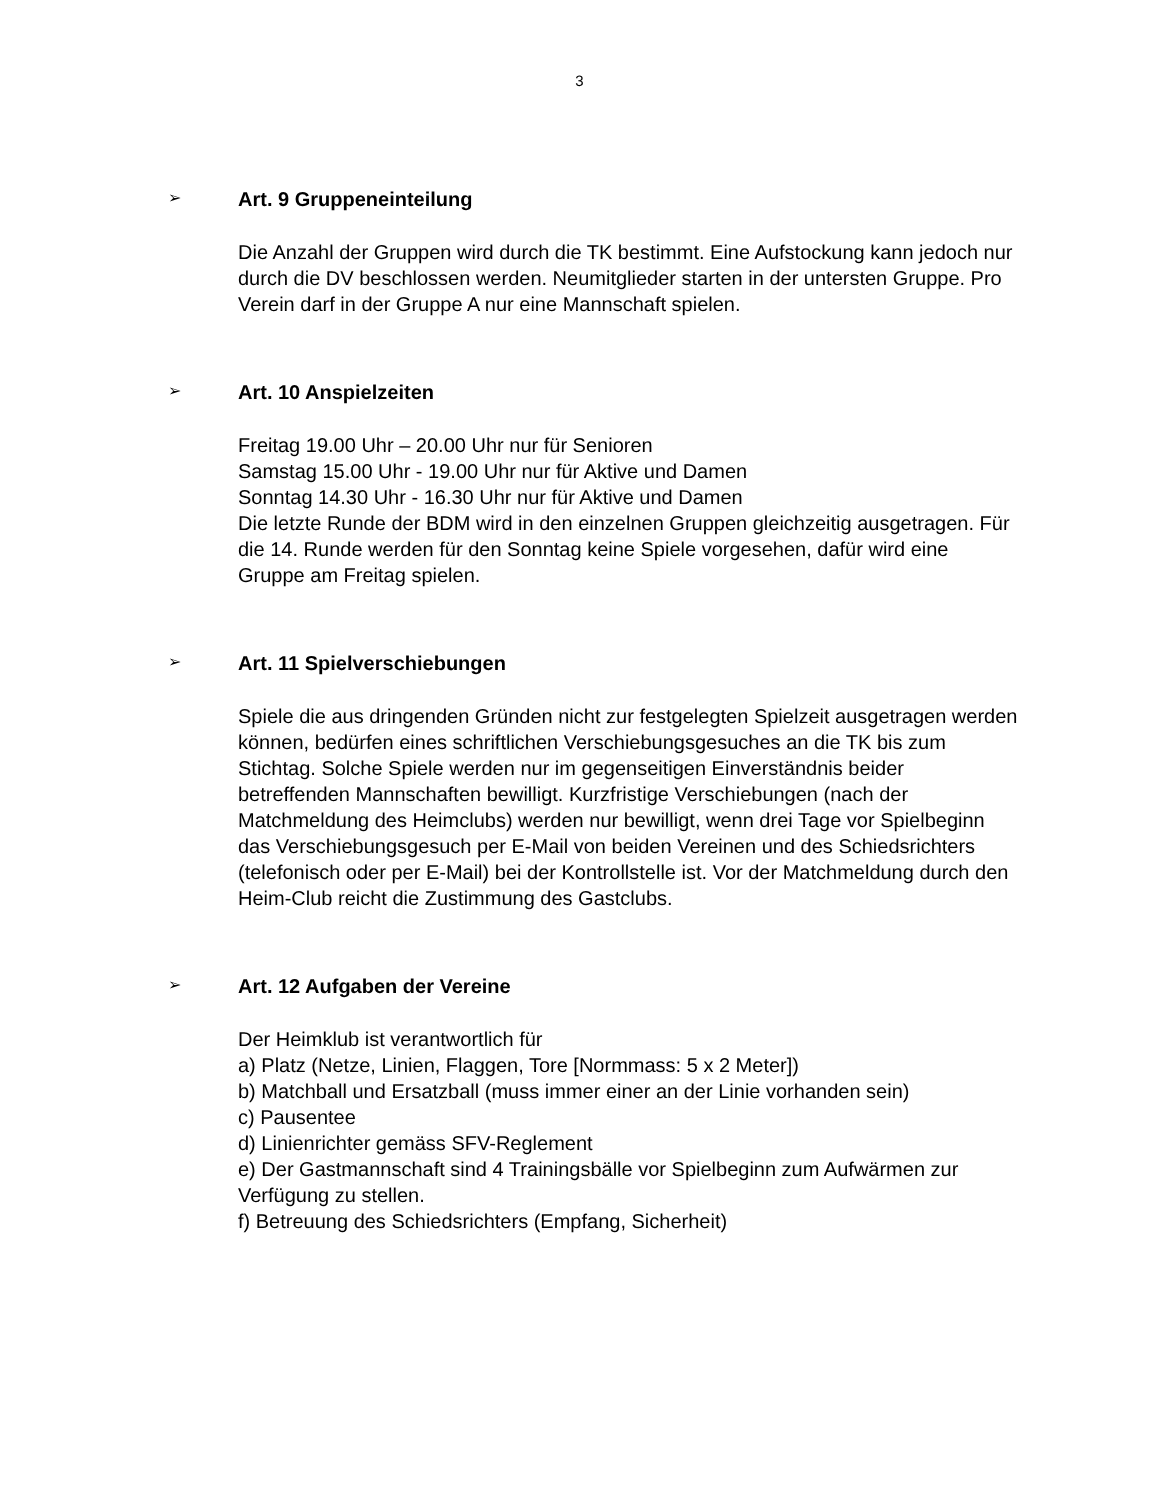3
➢ Art. 9 Gruppeneinteilung
Die Anzahl der Gruppen wird durch die TK bestimmt. Eine Aufstockung kann jedoch nur durch die DV beschlossen werden. Neumitglieder starten in der untersten Gruppe. Pro Verein darf in der Gruppe A nur eine Mannschaft spielen.
➢ Art. 10 Anspielzeiten
Freitag 19.00 Uhr – 20.00 Uhr nur für Senioren
Samstag 15.00 Uhr - 19.00 Uhr nur für Aktive und Damen
Sonntag 14.30 Uhr - 16.30 Uhr nur für Aktive und Damen
Die letzte Runde der BDM wird in den einzelnen Gruppen gleichzeitig ausgetragen. Für die 14. Runde werden für den Sonntag keine Spiele vorgesehen, dafür wird eine Gruppe am Freitag spielen.
➢ Art. 11 Spielverschiebungen
Spiele die aus dringenden Gründen nicht zur festgelegten Spielzeit ausgetragen werden können, bedürfen eines schriftlichen Verschiebungsgesuches an die TK bis zum Stichtag. Solche Spiele werden nur im gegenseitigen Einverständnis beider betreffenden Mannschaften bewilligt. Kurzfristige Verschiebungen (nach der Matchmeldung des Heimclubs) werden nur bewilligt, wenn drei Tage vor Spielbeginn das Verschiebungsgesuch per E-Mail von beiden Vereinen und des Schiedsrichters (telefonisch oder per E-Mail) bei der Kontrollstelle ist. Vor der Matchmeldung durch den Heim-Club reicht die Zustimmung des Gastclubs.
➢ Art. 12 Aufgaben der Vereine
Der Heimklub ist verantwortlich für
a) Platz (Netze, Linien, Flaggen, Tore [Normmass: 5 x 2 Meter])
b) Matchball und Ersatzball (muss immer einer an der Linie vorhanden sein)
c) Pausentee
d) Linienrichter gemäss SFV-Reglement
e) Der Gastmannschaft sind 4 Trainingsbälle vor Spielbeginn zum Aufwärmen zur Verfügung zu stellen.
f) Betreuung des Schiedsrichters (Empfang, Sicherheit)